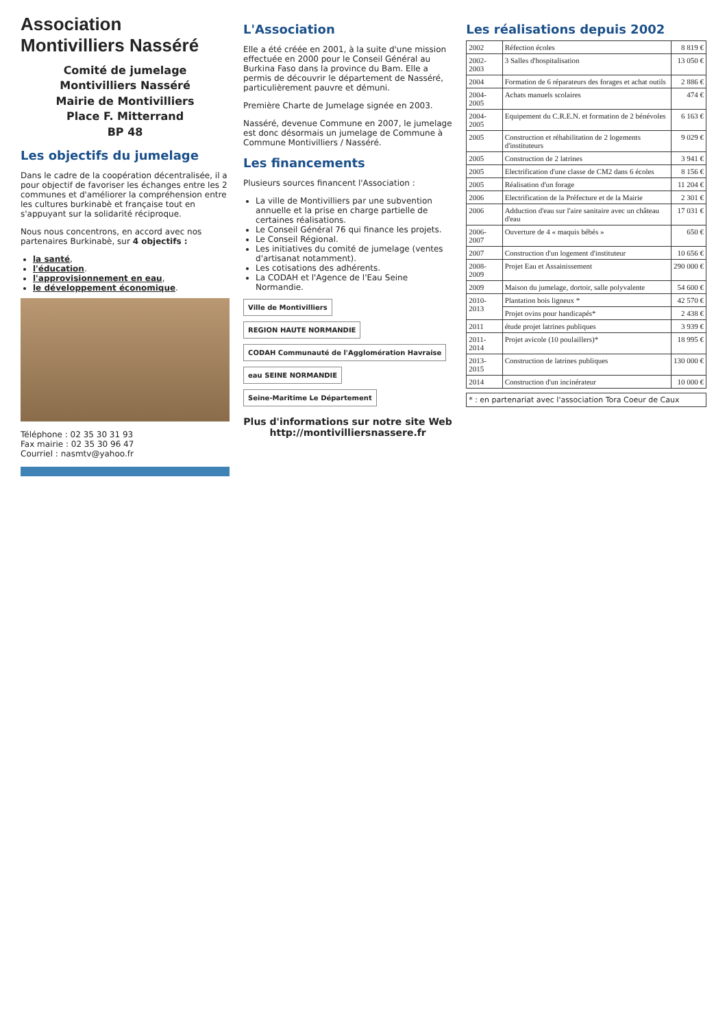Association Montivilliers Nasséré
Comité de jumelage
Montivilliers Nasséré
Mairie de Montivilliers
Place F. Mitterrand
BP 48
Les objectifs du jumelage
Dans le cadre de la coopération décentralisée, il a pour objectif de favoriser les échanges entre les 2 communes et d'améliorer la compréhension entre les cultures burkinabè et française tout en s'appuyant sur la solidarité réciproque.
Nous nous concentrons, en accord avec nos partenaires Burkinabè, sur 4 objectifs :
la santé,
l'éducation.
l'approvisionnement en eau,
le développement économique.
Téléphone : 02 35 30 31 93
Fax mairie : 02 35 30 96 47
Courriel : nasmtv@yahoo.fr
L'Association
Elle a été créée en 2001, à la suite d'une mission effectuée en 2000 pour le Conseil Général au Burkina Faso dans la province du Bam. Elle a permis de découvrir le département de Nasséré, particulièrement pauvre et démuni.
Première Charte de Jumelage signée en 2003.
Nasséré, devenue Commune en 2007, le jumelage est donc désormais un jumelage de Commune à Commune Montivilliers / Nasséré.
Les financements
Plusieurs sources financent l'Association :
La ville de Montivilliers par une subvention annuelle et la prise en charge partielle de certaines réalisations.
Le Conseil Général 76 qui finance les projets.
Le Conseil Régional.
Les initiatives du comité de jumelage (ventes d'artisanat notamment).
Les cotisations des adhérents.
La CODAH et l'Agence de l'Eau Seine Normandie.
Ville de Montivilliers REGION HAUTE NORMANDIE CODAH Communauté de l'Agglomération Havraise eau SEINE NORMANDIE Seine-Maritime Le Département
Plus d'informations sur notre site Web
http://montivilliersnassere.fr
Les réalisations depuis 2002
| 2002 | Réfection écoles | 8 819 € |
| 2002-2003 | 3 Salles d'hospitalisation | 13 050 € |
| 2004 | Formation de 6 réparateurs des forages et achat outils | 2 886 € |
| 2004-2005 | Achats manuels scolaires | 474 € |
| 2004-2005 | Equipement du C.R.E.N. et formation de 2 bénévoles | 6 163 € |
| 2005 | Construction et réhabilitation de 2 logements d'instituteurs | 9 029 € |
| 2005 | Construction de 2 latrines | 3 941 € |
| 2005 | Electrification d'une classe de CM2 dans 6 écoles | 8 156 € |
| 2005 | Réalisation d'un forage | 11 204 € |
| 2006 | Electrification de la Préfecture et de la Mairie | 2 301 € |
| 2006 | Adduction d'eau sur l'aire sanitaire avec un château d'eau | 17 031 € |
| 2006-2007 | Ouverture de 4 « maquis bébés » | 650 € |
| 2007 | Construction d'un logement d'instituteur | 10 656 € |
| 2008-2009 | Projet Eau et Assainissement | 290 000 € |
| 2009 | Maison du jumelage, dortoir, salle polyvalente | 54 600 € |
| 2010-2013 | Plantation bois ligneux * | 42 570 € |
| | Projet ovins pour handicapés* | 2 438 € |
| 2011 | étude projet latrines publiques | 3 939 € |
| 2011-2014 | Projet avicole (10 poulaillers)* | 18 995 € |
| 2013-2015 | Construction de latrines publiques | 130 000 € |
| 2014 | Construction d'un incinérateur | 10 000 € |
* : en partenariat avec l'association Tora Coeur de Caux